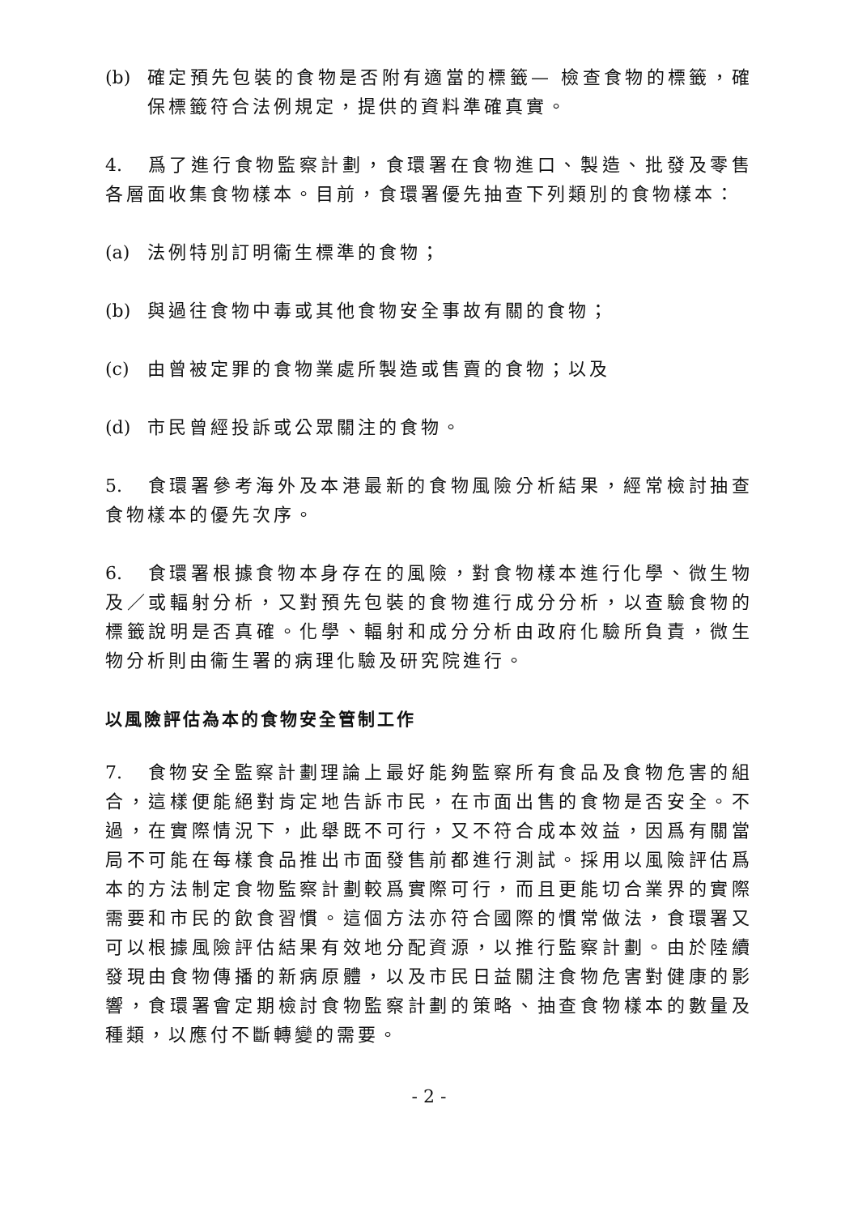(b) 確定預先包裝的食物是否附有適當的標籤— 檢查食物的標籤，確保標籤符合法例規定，提供的資料準確真實。
4. 爲了進行食物監察計劃，食環署在食物進口、製造、批發及零售各層面收集食物樣本。目前，食環署優先抽查下列類別的食物樣本：
(a) 法例特別訂明衞生標準的食物；
(b) 與過往食物中毒或其他食物安全事故有關的食物；
(c) 由曾被定罪的食物業處所製造或售賣的食物；以及
(d) 市民曾經投訴或公眾關注的食物。
5. 食環署參考海外及本港最新的食物風險分析結果，經常檢討抽查食物樣本的優先次序。
6. 食環署根據食物本身存在的風險，對食物樣本進行化學、微生物及／或輻射分析，又對預先包裝的食物進行成分分析，以查驗食物的標籤說明是否真確。化學、輻射和成分分析由政府化驗所負責，微生物分析則由衞生署的病理化驗及研究院進行。
以風險評估為本的食物安全管制工作
7. 食物安全監察計劃理論上最好能夠監察所有食品及食物危害的組合，這樣便能絕對肯定地告訴市民，在市面出售的食物是否安全。不過，在實際情況下，此舉既不可行，又不符合成本效益，因爲有關當局不可能在每樣食品推出市面發售前都進行測試。採用以風險評估爲本的方法制定食物監察計劃較爲實際可行，而且更能切合業界的實際需要和市民的飲食習慣。這個方法亦符合國際的慣常做法，食環署又可以根據風險評估結果有效地分配資源，以推行監察計劃。由於陸續發現由食物傳播的新病原體，以及市民日益關注食物危害對健康的影響，食環署會定期檢討食物監察計劃的策略、抽查食物樣本的數量及種類，以應付不斷轉變的需要。
- 2 -